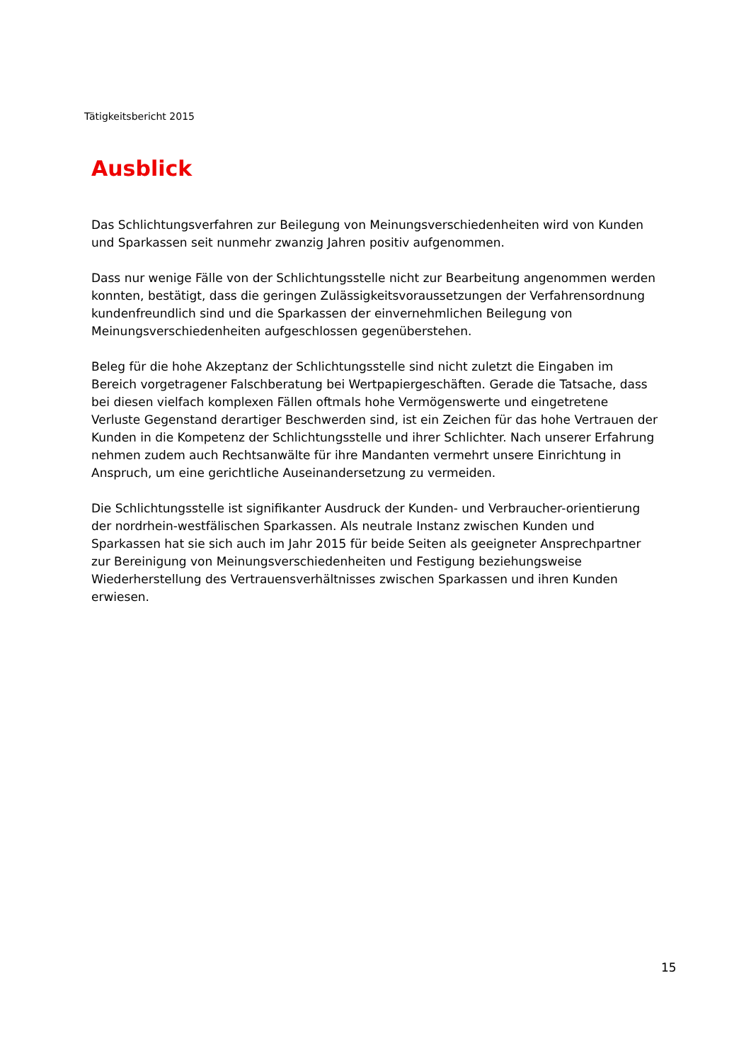Tätigkeitsbericht 2015
Ausblick
Das Schlichtungsverfahren zur Beilegung von Meinungsverschiedenheiten wird von Kunden und Sparkassen seit nunmehr zwanzig Jahren positiv aufgenommen.
Dass nur wenige Fälle von der Schlichtungsstelle nicht zur Bearbeitung angenommen werden konnten, bestätigt, dass die geringen Zulässigkeitsvoraussetzungen der Verfahrensordnung kundenfreundlich sind und die Sparkassen der einvernehmlichen Beilegung von Meinungsverschiedenheiten aufgeschlossen gegenüberstehen.
Beleg für die hohe Akzeptanz der Schlichtungsstelle sind nicht zuletzt die Eingaben im Bereich vorgetragener Falschberatung bei Wertpapiergeschäften. Gerade die Tatsache, dass bei diesen vielfach komplexen Fällen oftmals hohe Vermögenswerte und eingetretene Verluste Gegenstand derartiger Beschwerden sind, ist ein Zeichen für das hohe Vertrauen der Kunden in die Kompetenz der Schlichtungsstelle und ihrer Schlichter. Nach unserer Erfahrung nehmen zudem auch Rechtsanwälte für ihre Mandanten vermehrt unsere Einrichtung in Anspruch, um eine gerichtliche Auseinandersetzung zu vermeiden.
Die Schlichtungsstelle ist signifikanter Ausdruck der Kunden- und Verbraucher-orientierung der nordrhein-westfälischen Sparkassen. Als neutrale Instanz zwischen Kunden und Sparkassen hat sie sich auch im Jahr 2015 für beide Seiten als geeigneter Ansprechpartner zur Bereinigung von Meinungsverschiedenheiten und Festigung beziehungsweise Wiederherstellung des Vertrauensverhältnisses zwischen Sparkassen und ihren Kunden erwiesen.
15